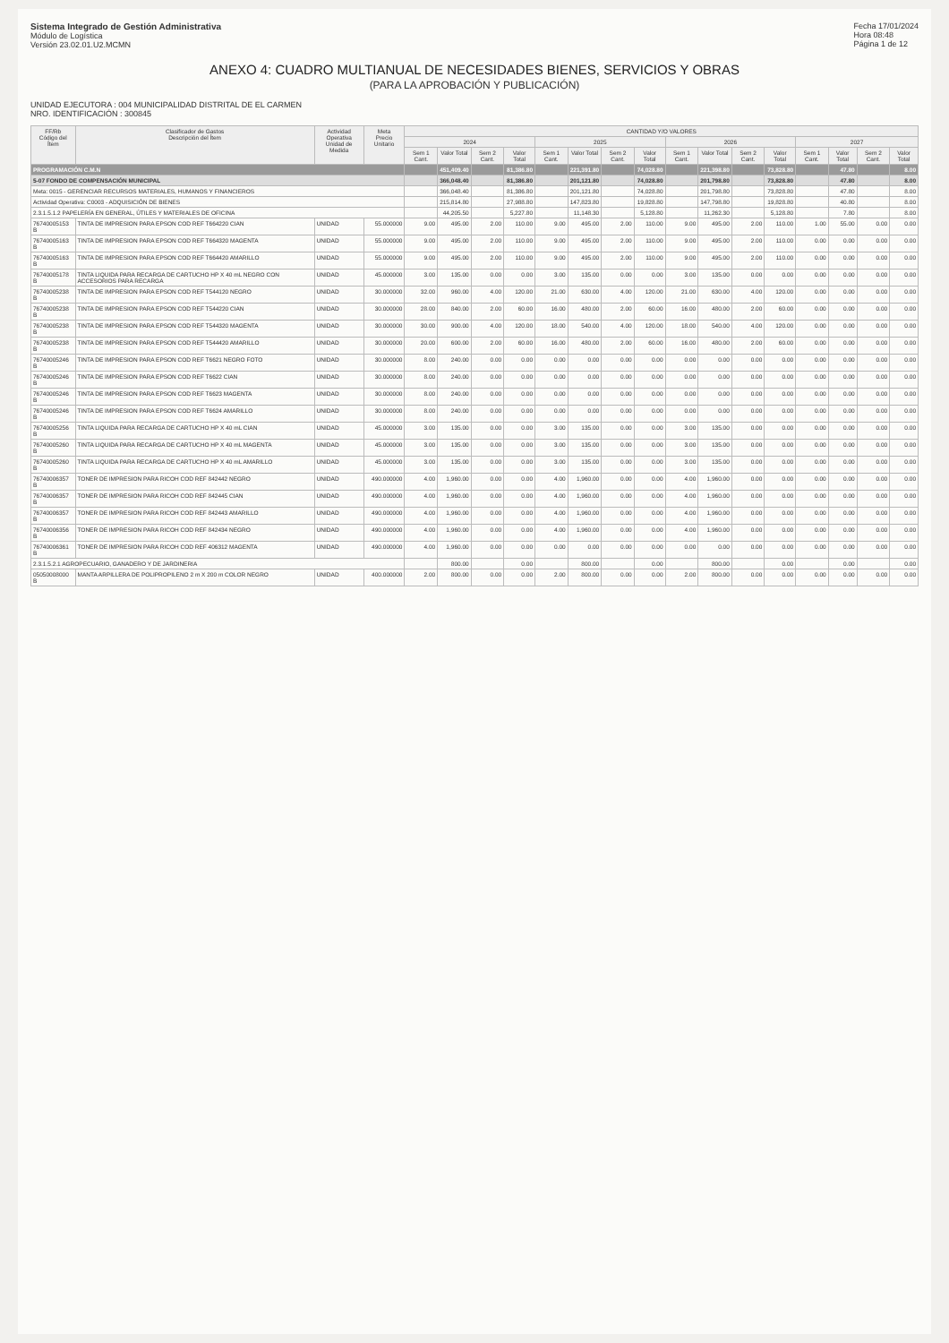Sistema Integrado de Gestión Administrativa
Módulo de Logística
Versión 23.02.01.U2.MCMN
Fecha 17/01/2024
Hora 08:48
Página 1 de 12
ANEXO 4: CUADRO MULTIANUAL DE NECESIDADES BIENES, SERVICIOS Y OBRAS
(PARA LA APROBACIÓN Y PUBLICACIÓN)
UNIDAD EJECUTORA : 004 MUNICIPALIDAD DISTRITAL DE EL CARMEN
NRO. IDENTIFICACIÓN : 300845
| FF/Rb Código del Ítem | Clasificador de Gastos Descripción del Ítem | Actividad Operativa Unidad de Medida | Meta Precio Unitario | CANTIDAD Y/O VALORES | | | | | | | | | | | | | | | |
| --- | --- | --- | --- | --- | --- | --- | --- | --- | --- | --- | --- | --- | --- | --- | --- | --- | --- | --- | --- |
| | | | | 2024 | | | | 2025 | | | | 2026 | | | | 2027 | | | |
| | | | | Sem 1 Cant. | Valor Total | Sem 2 Cant. | Valor Total | Sem 1 Cant. | Valor Total | Sem 2 Cant. | Valor Total | Sem 1 Cant. | Valor Total | Sem 2 Cant. | Valor Total | Sem 1 Cant. | Valor Total | Sem 2 Cant. | Valor Total |
| PROGRAMACIÓN C.M.N | | | | | 451,409.40 | | 81,386.80 | | 221,391.80 | | 74,028.80 | | 221,398.80 | | 73,828.80 | | 47.80 | | 8.00 |
| 5-07 FONDO DE COMPENSACIÓN MUNICIPAL | | | | | 366,048.40 | | 81,386.80 | | 201,121.80 | | 74,028.80 | | 201,798.80 | | 73,828.80 | | 47.80 | | 8.00 |
| Meta: 0015 - GERENCIAR RECURSOS MATERIALES, HUMANOS Y FINANCIEROS | | | | | 366,048.40 | | 81,386.80 | | 201,121.80 | | 74,028.80 | | 201,798.80 | | 73,828.80 | | 47.80 | | 8.00 |
| Actividad Operativa: C0003 - ADQUISICIÓN DE BIENES | | | | | 215,814.80 | | 27,988.80 | | 147,823.80 | | 19,828.80 | | 147,798.80 | | 19,828.80 | | 40.80 | | 8.00 |
| 2.3.1.5.1.2 PAPELERÍA EN GENERAL, ÚTILES Y MATERIALES DE OFICINA | | | | | 44,205.50 | | 5,227.80 | | 11,148.30 | | 5,128.80 | | 11,262.30 | | 5,128.80 | | 7.80 | | 8.00 |
| 76740005153 B | TINTA DE IMPRESION PARA EPSON COD REF T664220 CIAN | UNIDAD | 55.000000 | 9.00 | 495.00 | 2.00 | 110.00 | 9.00 | 495.00 | 2.00 | 110.00 | 9.00 | 495.00 | 2.00 | 110.00 | 1.00 | 55.00 | 0.00 | 0.00 |
| 76740005163 B | TINTA DE IMPRESION PARA EPSON COD REF T664320 MAGENTA | UNIDAD | 55.000000 | 9.00 | 495.00 | 2.00 | 110.00 | 9.00 | 495.00 | 2.00 | 110.00 | 9.00 | 495.00 | 2.00 | 110.00 | 0.00 | 0.00 | 0.00 | 0.00 |
| 76740005163 B | TINTA DE IMPRESION PARA EPSON COD REF T664420 AMARILLO | UNIDAD | 55.000000 | 9.00 | 495.00 | 2.00 | 110.00 | 9.00 | 495.00 | 2.00 | 110.00 | 9.00 | 495.00 | 2.00 | 110.00 | 0.00 | 0.00 | 0.00 | 0.00 |
| 76740005178 B | TINTA LIQUIDA PARA RECARGA DE CARTUCHO HP X 40 mL NEGRO CON ACCESORIOS PARA RECARGA | UNIDAD | 45.000000 | 3.00 | 135.00 | 0.00 | 0.00 | 3.00 | 135.00 | 0.00 | 0.00 | 3.00 | 135.00 | 0.00 | 0.00 | 0.00 | 0.00 | 0.00 | 0.00 |
| 76740005238 B | TINTA DE IMPRESION PARA EPSON COD REF T544120 NEGRO | UNIDAD | 30.000000 | 32.00 | 960.00 | 4.00 | 120.00 | 21.00 | 630.00 | 4.00 | 120.00 | 21.00 | 630.00 | 4.00 | 120.00 | 0.00 | 0.00 | 0.00 | 0.00 |
| 76740005238 B | TINTA DE IMPRESION PARA EPSON COD REF T544220 CIAN | UNIDAD | 30.000000 | 28.00 | 840.00 | 2.00 | 60.00 | 16.00 | 480.00 | 2.00 | 60.00 | 16.00 | 480.00 | 2.00 | 60.00 | 0.00 | 0.00 | 0.00 | 0.00 |
| 76740005238 B | TINTA DE IMPRESION PARA EPSON COD REF T544320 MAGENTA | UNIDAD | 30.000000 | 30.00 | 900.00 | 4.00 | 120.00 | 18.00 | 540.00 | 4.00 | 120.00 | 18.00 | 540.00 | 4.00 | 120.00 | 0.00 | 0.00 | 0.00 | 0.00 |
| 76740005238 B | TINTA DE IMPRESION PARA EPSON COD REF T544420 AMARILLO | UNIDAD | 30.000000 | 20.00 | 600.00 | 2.00 | 60.00 | 16.00 | 480.00 | 2.00 | 60.00 | 16.00 | 480.00 | 2.00 | 60.00 | 0.00 | 0.00 | 0.00 | 0.00 |
| 76740005246 B | TINTA DE IMPRESION PARA EPSON COD REF T6621 NEGRO FOTO | UNIDAD | 30.000000 | 8.00 | 240.00 | 0.00 | 0.00 | 0.00 | 0.00 | 0.00 | 0.00 | 0.00 | 0.00 | 0.00 | 0.00 | 0.00 | 0.00 | 0.00 | 0.00 |
| 76740005246 B | TINTA DE IMPRESION PARA EPSON COD REF T6622 CIAN | UNIDAD | 30.000000 | 8.00 | 240.00 | 0.00 | 0.00 | 0.00 | 0.00 | 0.00 | 0.00 | 0.00 | 0.00 | 0.00 | 0.00 | 0.00 | 0.00 | 0.00 | 0.00 |
| 76740005246 B | TINTA DE IMPRESION PARA EPSON COD REF T6623 MAGENTA | UNIDAD | 30.000000 | 8.00 | 240.00 | 0.00 | 0.00 | 0.00 | 0.00 | 0.00 | 0.00 | 0.00 | 0.00 | 0.00 | 0.00 | 0.00 | 0.00 | 0.00 | 0.00 |
| 76740005246 B | TINTA DE IMPRESION PARA EPSON COD REF T6624 AMARILLO | UNIDAD | 30.000000 | 8.00 | 240.00 | 0.00 | 0.00 | 0.00 | 0.00 | 0.00 | 0.00 | 0.00 | 0.00 | 0.00 | 0.00 | 0.00 | 0.00 | 0.00 | 0.00 |
| 76740005256 B | TINTA LIQUIDA PARA RECARGA DE CARTUCHO HP X 40 mL CIAN | UNIDAD | 45.000000 | 3.00 | 135.00 | 0.00 | 0.00 | 3.00 | 135.00 | 0.00 | 0.00 | 3.00 | 135.00 | 0.00 | 0.00 | 0.00 | 0.00 | 0.00 | 0.00 |
| 76740005260 B | TINTA LIQUIDA PARA RECARGA DE CARTUCHO HP X 40 mL MAGENTA | UNIDAD | 45.000000 | 3.00 | 135.00 | 0.00 | 0.00 | 3.00 | 135.00 | 0.00 | 0.00 | 3.00 | 135.00 | 0.00 | 0.00 | 0.00 | 0.00 | 0.00 | 0.00 |
| 76740005260 B | TINTA LIQUIDA PARA RECARGA DE CARTUCHO HP X 40 mL AMARILLO | UNIDAD | 45.000000 | 3.00 | 135.00 | 0.00 | 0.00 | 3.00 | 135.00 | 0.00 | 0.00 | 3.00 | 135.00 | 0.00 | 0.00 | 0.00 | 0.00 | 0.00 | 0.00 |
| 76740006357 B | TONER DE IMPRESION PARA RICOH COD REF 842442 NEGRO | UNIDAD | 490.000000 | 4.00 | 1,960.00 | 0.00 | 0.00 | 4.00 | 1,960.00 | 0.00 | 0.00 | 4.00 | 1,960.00 | 0.00 | 0.00 | 0.00 | 0.00 | 0.00 | 0.00 |
| 76740006357 B | TONER DE IMPRESION PARA RICOH COD REF 842445 CIAN | UNIDAD | 490.000000 | 4.00 | 1,960.00 | 0.00 | 0.00 | 4.00 | 1,960.00 | 0.00 | 0.00 | 4.00 | 1,960.00 | 0.00 | 0.00 | 0.00 | 0.00 | 0.00 | 0.00 |
| 76740006357 B | TONER DE IMPRESION PARA RICOH COD REF 842443 AMARILLO | UNIDAD | 490.000000 | 4.00 | 1,960.00 | 0.00 | 0.00 | 4.00 | 1,960.00 | 0.00 | 0.00 | 4.00 | 1,960.00 | 0.00 | 0.00 | 0.00 | 0.00 | 0.00 | 0.00 |
| 76740006356 B | TONER DE IMPRESION PARA RICOH COD REF 842434 NEGRO | UNIDAD | 490.000000 | 4.00 | 1,960.00 | 0.00 | 0.00 | 4.00 | 1,960.00 | 0.00 | 0.00 | 4.00 | 1,960.00 | 0.00 | 0.00 | 0.00 | 0.00 | 0.00 | 0.00 |
| 76740006361 B | TONER DE IMPRESION PARA RICOH COD REF 406312 MAGENTA | UNIDAD | 490.000000 | 4.00 | 1,960.00 | 0.00 | 0.00 | 0.00 | 0.00 | 0.00 | 0.00 | 0.00 | 0.00 | 0.00 | 0.00 | 0.00 | 0.00 | 0.00 | 0.00 |
| 2.3.1.5.2.1 AGROPECUARIO, GANADERO Y DE JARDINERIA | | | | | 800.00 | | 0.00 | | 800.00 | | 0.00 | | 800.00 | | 0.00 | | 0.00 | | 0.00 |
| 05050008000 B | MANTA ARPILLERA DE POLIPROPILENO 2 m X 200 m COLOR NEGRO | UNIDAD | 400.000000 | 2.00 | 800.00 | 0.00 | 0.00 | 2.00 | 800.00 | 0.00 | 0.00 | 2.00 | 800.00 | 0.00 | 0.00 | 0.00 | 0.00 | 0.00 | 0.00 |